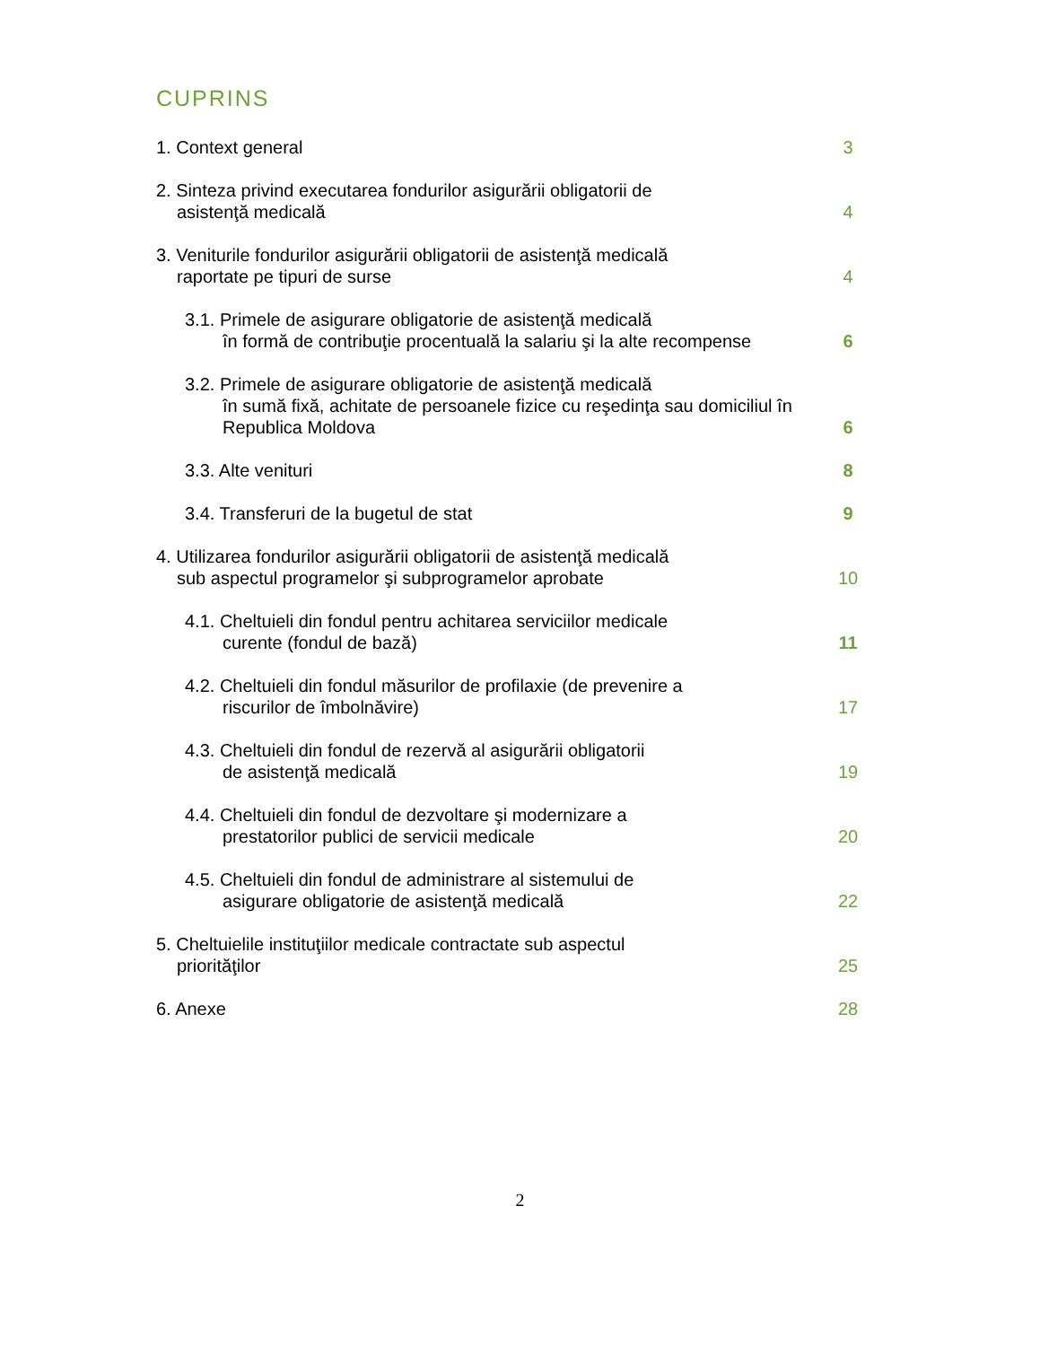CUPRINS
1. Context general
3
2. Sinteza privind executarea fondurilor asigurării obligatorii de
asistenţă medicală
4
3. Veniturile fondurilor asigurării obligatorii de asistenţă medicală
raportate pe tipuri de surse
4
3.1. Primele de asigurare obligatorie de asistenţă medicală
în formă de contribuţie procentuală la salariu şi la alte recompense
6
3.2. Primele de asigurare obligatorie de asistenţă medicală
în sumă fixă, achitate de persoanele fizice cu reşedinţa sau domiciliul în Republica Moldova
6
3.3. Alte venituri
8
3.4. Transferuri de la bugetul de stat
9
4. Utilizarea fondurilor asigurării obligatorii de asistenţă medicală
sub aspectul programelor şi subprogramelor aprobate
10
4.1. Cheltuieli din fondul pentru achitarea serviciilor medicale
curente (fondul de bază)
11
4.2. Cheltuieli din fondul măsurilor de profilaxie (de prevenire a
riscurilor de îmbolnăvire)
17
4.3. Cheltuieli din fondul de rezervă al asigurării obligatorii
de asistenţă medicală
19
4.4. Cheltuieli din fondul de dezvoltare şi modernizare a
prestatorilor publici de servicii medicale
20
4.5. Cheltuieli din fondul de administrare al sistemului de
asigurare obligatorie de asistenţă medicală
22
5. Cheltuielile instituţiilor medicale contractate sub aspectul
priorităţilor
25
6. Anexe
28
2